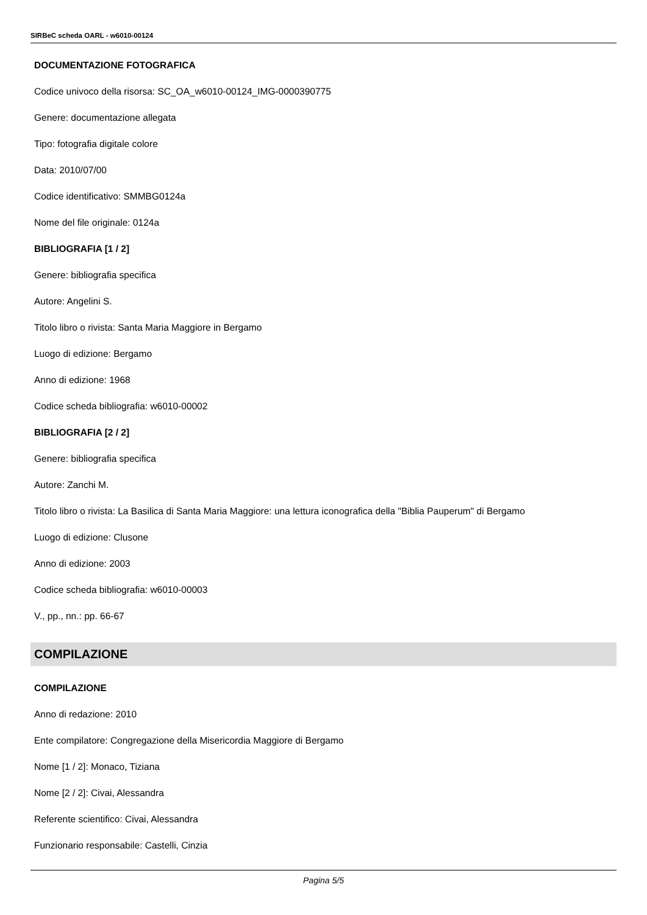SIRBeC scheda OARL - w6010-00124
DOCUMENTAZIONE FOTOGRAFICA
Codice univoco della risorsa: SC_OA_w6010-00124_IMG-0000390775
Genere: documentazione allegata
Tipo: fotografia digitale colore
Data: 2010/07/00
Codice identificativo: SMMBG0124a
Nome del file originale: 0124a
BIBLIOGRAFIA [1 / 2]
Genere: bibliografia specifica
Autore: Angelini S.
Titolo libro o rivista: Santa Maria Maggiore in Bergamo
Luogo di edizione: Bergamo
Anno di edizione: 1968
Codice scheda bibliografia: w6010-00002
BIBLIOGRAFIA [2 / 2]
Genere: bibliografia specifica
Autore: Zanchi M.
Titolo libro o rivista: La Basilica di Santa Maria Maggiore: una lettura iconografica della "Biblia Pauperum" di Bergamo
Luogo di edizione: Clusone
Anno di edizione: 2003
Codice scheda bibliografia: w6010-00003
V., pp., nn.: pp. 66-67
COMPILAZIONE
COMPILAZIONE
Anno di redazione: 2010
Ente compilatore: Congregazione della Misericordia Maggiore di Bergamo
Nome [1 / 2]: Monaco, Tiziana
Nome [2 / 2]: Civai, Alessandra
Referente scientifico: Civai, Alessandra
Funzionario responsabile: Castelli, Cinzia
Pagina 5/5